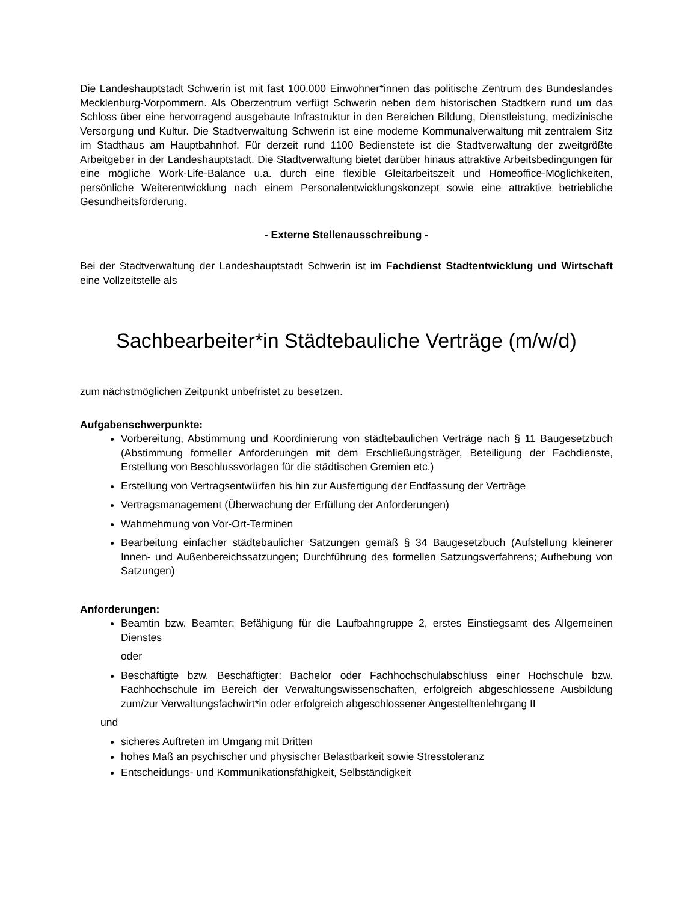Die Landeshauptstadt Schwerin ist mit fast 100.000 Einwohner*innen das politische Zentrum des Bundeslandes Mecklenburg-Vorpommern. Als Oberzentrum verfügt Schwerin neben dem historischen Stadtkern rund um das Schloss über eine hervorragend ausgebaute Infrastruktur in den Bereichen Bildung, Dienstleistung, medizinische Versorgung und Kultur. Die Stadtverwaltung Schwerin ist eine moderne Kommunalverwaltung mit zentralem Sitz im Stadthaus am Hauptbahnhof. Für derzeit rund 1100 Bedienstete ist die Stadtverwaltung der zweitgrößte Arbeitgeber in der Landeshauptstadt. Die Stadtverwaltung bietet darüber hinaus attraktive Arbeitsbedingungen für eine mögliche Work-Life-Balance u.a. durch eine flexible Gleitarbeitszeit und Homeoffice-Möglichkeiten, persönliche Weiterentwicklung nach einem Personalentwicklungskonzept sowie eine attraktive betriebliche Gesundheitsförderung.
- Externe Stellenausschreibung -
Bei der Stadtverwaltung der Landeshauptstadt Schwerin ist im Fachdienst Stadtentwicklung und Wirtschaft eine Vollzeitstelle als
Sachbearbeiter*in Städtebauliche Verträge (m/w/d)
zum nächstmöglichen Zeitpunkt unbefristet zu besetzen.
Aufgabenschwerpunkte:
Vorbereitung, Abstimmung und Koordinierung von städtebaulichen Verträge nach § 11 Baugesetzbuch (Abstimmung formeller Anforderungen mit dem Erschließungsträger, Beteiligung der Fachdienste, Erstellung von Beschlussvorlagen für die städtischen Gremien etc.)
Erstellung von Vertragsentwürfen bis hin zur Ausfertigung der Endfassung der Verträge
Vertragsmanagement (Überwachung der Erfüllung der Anforderungen)
Wahrnehmung von Vor-Ort-Terminen
Bearbeitung einfacher städtebaulicher Satzungen gemäß § 34 Baugesetzbuch (Aufstellung kleinerer Innen- und Außenbereichssatzungen; Durchführung des formellen Satzungsverfahrens; Aufhebung von Satzungen)
Anforderungen:
Beamtin bzw. Beamter: Befähigung für die Laufbahngruppe 2, erstes Einstiegsamt des Allgemeinen Dienstes
oder
Beschäftigte bzw. Beschäftigter: Bachelor oder Fachhochschulabschluss einer Hochschule bzw. Fachhochschule im Bereich der Verwaltungswissenschaften, erfolgreich abgeschlossene Ausbildung zum/zur Verwaltungsfachwirt*in oder erfolgreich abgeschlossener Angestelltenlehrgang II
und
sicheres Auftreten im Umgang mit Dritten
hohes Maß an psychischer und physischer Belastbarkeit sowie Stresstoleranz
Entscheidungs- und Kommunikationsfähigkeit, Selbständigkeit